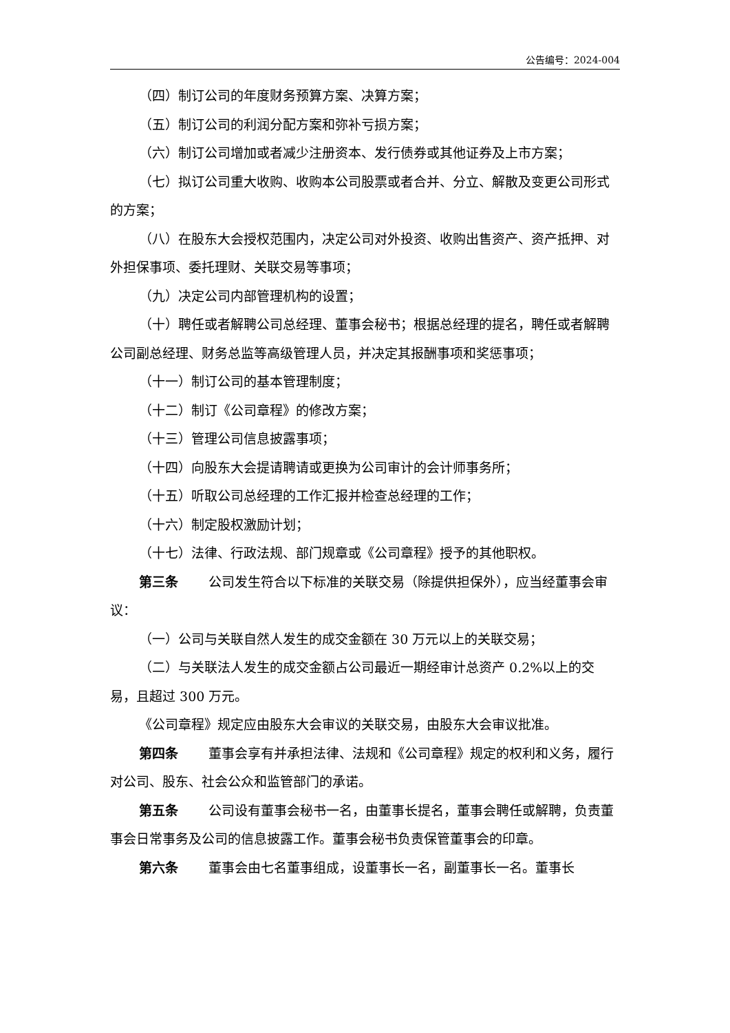公告编号：2024-004
（四）制订公司的年度财务预算方案、决算方案；
（五）制订公司的利润分配方案和弥补亏损方案；
（六）制订公司增加或者减少注册资本、发行债券或其他证券及上市方案；
（七）拟订公司重大收购、收购本公司股票或者合并、分立、解散及变更公司形式的方案；
（八）在股东大会授权范围内，决定公司对外投资、收购出售资产、资产抵押、对外担保事项、委托理财、关联交易等事项；
（九）决定公司内部管理机构的设置；
（十）聘任或者解聘公司总经理、董事会秘书；根据总经理的提名，聘任或者解聘公司副总经理、财务总监等高级管理人员，并决定其报酬事项和奖惩事项；
（十一）制订公司的基本管理制度；
（十二）制订《公司章程》的修改方案；
（十三）管理公司信息披露事项；
（十四）向股东大会提请聘请或更换为公司审计的会计师事务所；
（十五）听取公司总经理的工作汇报并检查总经理的工作；
（十六）制定股权激励计划；
（十七）法律、行政法规、部门规章或《公司章程》授予的其他职权。
第三条 公司发生符合以下标准的关联交易（除提供担保外），应当经董事会审议：
（一）公司与关联自然人发生的成交金额在 30 万元以上的关联交易；
（二）与关联法人发生的成交金额占公司最近一期经审计总资产 0.2%以上的交易，且超过 300 万元。
《公司章程》规定应由股东大会审议的关联交易，由股东大会审议批准。
第四条 董事会享有并承担法律、法规和《公司章程》规定的权利和义务，履行对公司、股东、社会公众和监管部门的承诺。
第五条 公司设有董事会秘书一名，由董事长提名，董事会聘任或解聘，负责董事会日常事务及公司的信息披露工作。董事会秘书负责保管董事会的印章。
第六条 董事会由七名董事组成，设董事长一名，副董事长一名。董事长